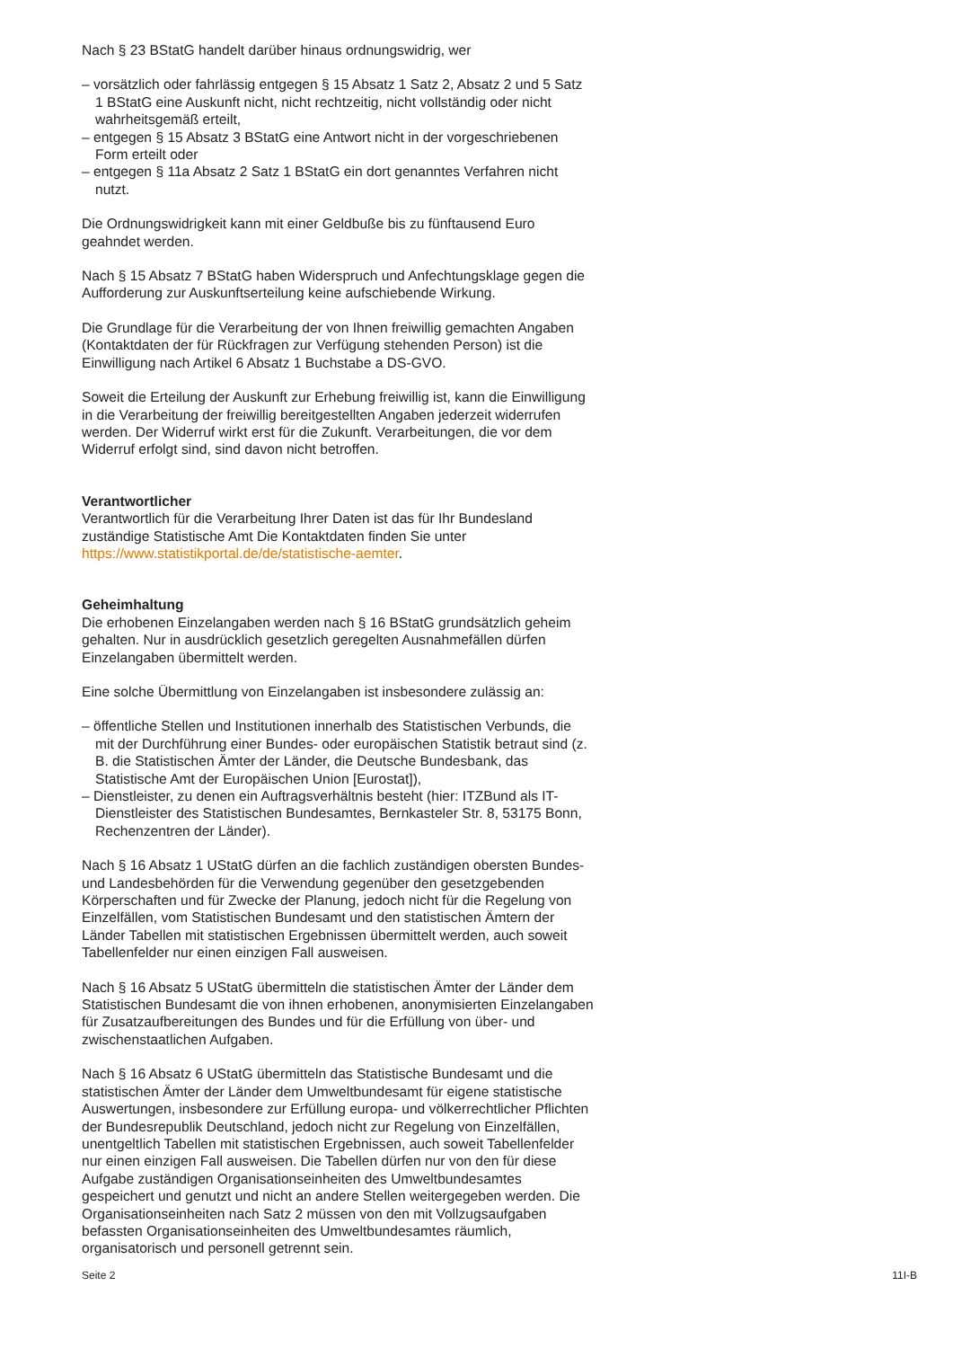Nach § 23 BStatG handelt darüber hinaus ordnungswidrig, wer
– vorsätzlich oder fahrlässig entgegen § 15 Absatz 1 Satz 2, Absatz 2 und 5 Satz 1 BStatG eine Auskunft nicht, nicht rechtzeitig, nicht vollständig oder nicht wahrheitsgemäß erteilt,
– entgegen § 15 Absatz 3 BStatG eine Antwort nicht in der vorgeschriebenen Form erteilt oder
– entgegen § 11a Absatz 2 Satz 1 BStatG ein dort genanntes Verfahren nicht nutzt.
Die Ordnungswidrigkeit kann mit einer Geldbuße bis zu fünftausend Euro geahndet werden.
Nach § 15 Absatz 7 BStatG haben Widerspruch und Anfechtungsklage gegen die Aufforderung zur Auskunftserteilung keine aufschiebende Wirkung.
Die Grundlage für die Verarbeitung der von Ihnen freiwillig gemachten Angaben (Kontaktdaten der für Rückfragen zur Verfügung stehenden Person) ist die Einwilligung nach Artikel 6 Absatz 1 Buchstabe a DS-GVO.
Soweit die Erteilung der Auskunft zur Erhebung freiwillig ist, kann die Einwilligung in die Verarbeitung der freiwillig bereitgestellten Angaben jederzeit widerrufen werden. Der Widerruf wirkt erst für die Zukunft. Verarbeitungen, die vor dem Widerruf erfolgt sind, sind davon nicht betroffen.
Verantwortlicher
Verantwortlich für die Verarbeitung Ihrer Daten ist das für Ihr Bundesland zuständige Statistische Amt Die Kontaktdaten finden Sie unter https://www.statistikportal.de/de/statistische-aemter.
Geheimhaltung
Die erhobenen Einzelangaben werden nach § 16 BStatG grundsätzlich geheim gehalten. Nur in ausdrücklich gesetzlich geregelten Ausnahmefällen dürfen Einzelangaben übermittelt werden.
Eine solche Übermittlung von Einzelangaben ist insbesondere zulässig an:
– öffentliche Stellen und Institutionen innerhalb des Statistischen Verbunds, die mit der Durchführung einer Bundes- oder europäischen Statistik betraut sind (z. B. die Statistischen Ämter der Länder, die Deutsche Bundesbank, das Statistische Amt der Europäischen Union [Eurostat]),
– Dienstleister, zu denen ein Auftragsverhältnis besteht (hier: ITZBund als IT-Dienstleister des Statistischen Bundesamtes, Bernkasteler Str. 8, 53175 Bonn, Rechenzentren der Länder).
Nach § 16 Absatz 1 UStatG dürfen an die fachlich zuständigen obersten Bundes- und Landesbehörden für die Verwendung gegenüber den gesetzgebenden Körperschaften und für Zwecke der Planung, jedoch nicht für die Regelung von Einzelfällen, vom Statistischen Bundesamt und den statistischen Ämtern der Länder Tabellen mit statistischen Ergebnissen übermittelt werden, auch soweit Tabellenfelder nur einen einzigen Fall ausweisen.
Nach § 16 Absatz 5 UStatG übermitteln die statistischen Ämter der Länder dem Statistischen Bundesamt die von ihnen erhobenen, anonymisierten Einzelangaben für Zusatzaufbereitungen des Bundes und für die Erfüllung von über- und zwischenstaatlichen Aufgaben.
Nach § 16 Absatz 6 UStatG übermitteln das Statistische Bundesamt und die statistischen Ämter der Länder dem Umweltbundesamt für eigene statistische Auswertungen, insbesondere zur Erfüllung europa- und völkerrechtlicher Pflichten der Bundesrepublik Deutschland, jedoch nicht zur Regelung von Einzelfällen, unentgeltlich Tabellen mit statistischen Ergebnissen, auch soweit Tabellenfelder nur einen einzigen Fall ausweisen. Die Tabellen dürfen nur von den für diese Aufgabe zuständigen Organisationseinheiten des Umweltbundesamtes gespeichert und genutzt und nicht an andere Stellen weitergegeben werden. Die Organisationseinheiten nach Satz 2 müssen von den mit Vollzugsaufgaben befassten Organisationseinheiten des Umweltbundesamtes räumlich, organisatorisch und personell getrennt sein.
Seite 2 11I-B